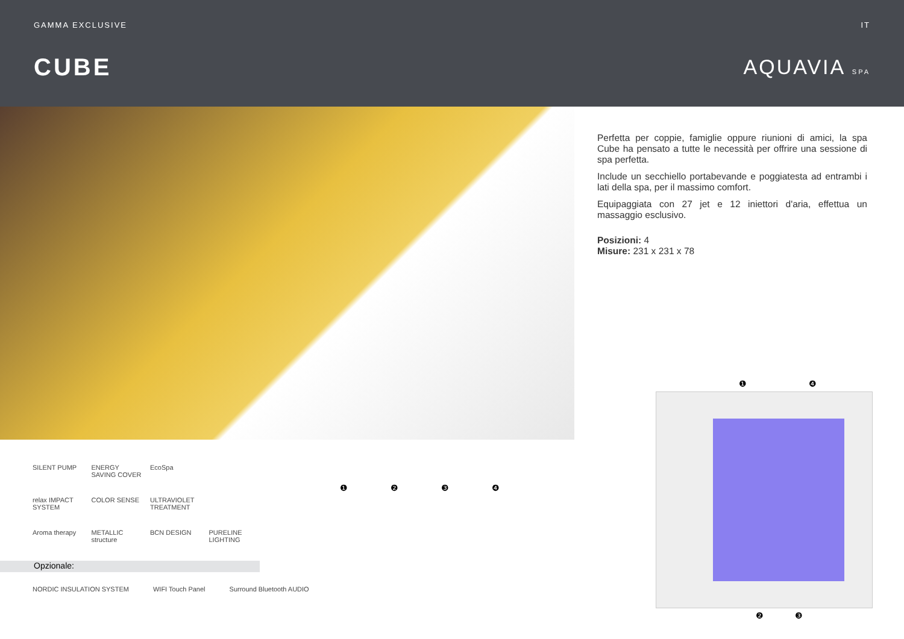GAMMA EXCLUSIVE IT
CUBE
AQUAVIA SPA
Perfetta per coppie, famiglie oppure riunioni di amici, la spa Cube ha pensato a tutte le necessità per offrire una sessione di spa perfetta.
Include un secchiello portabevande e poggiatesta ad entrambi i lati della spa, per il massimo comfort.
Equipaggiata con 27 jet e 12 iniettori d'aria, effettua un massaggio esclusivo.
Posizioni: 4
Misure: 231 x 231 x 78
SILENT PUMP ENERGY SAVING COVER EcoSpa relax IMPACT SYSTEM COLOR SENSE ULTRAVIOLET TREATMENT Aroma therapy METALLIC structure BCN DESIGN PURELINE LIGHTING
Opzionale:
NORDIC INSULATION SYSTEM WIFI Touch Panel Surround Bluetooth AUDIO
❶ ❷ ❸ ❹
❶ ❹
❷ ❸